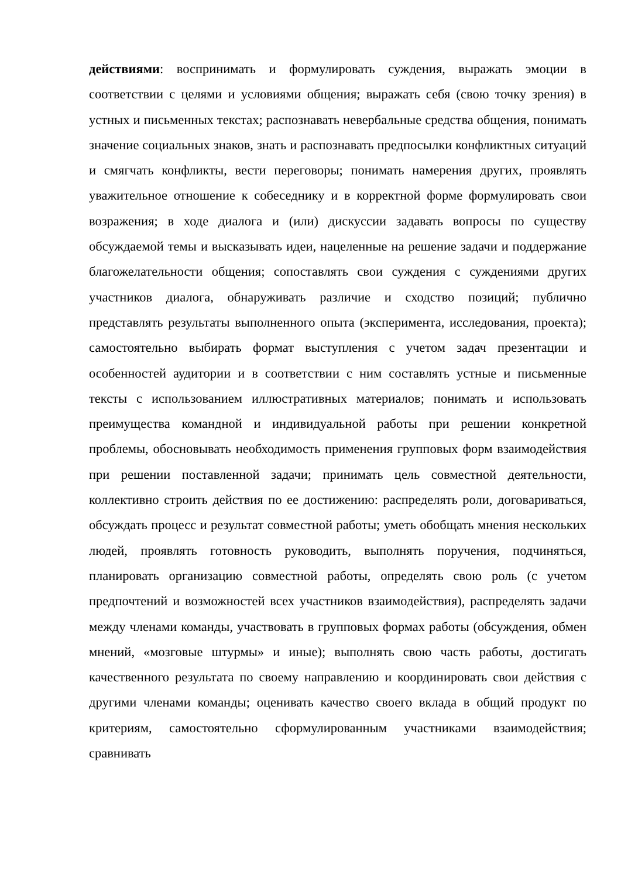действиями: воспринимать и формулировать суждения, выражать эмоции в соответствии с целями и условиями общения; выражать себя (свою точку зрения) в устных и письменных текстах; распознавать невербальные средства общения, понимать значение социальных знаков, знать и распознавать предпосылки конфликтных ситуаций и смягчать конфликты, вести переговоры; понимать намерения других, проявлять уважительное отношение к собеседнику и в корректной форме формулировать свои возражения; в ходе диалога и (или) дискуссии задавать вопросы по существу обсуждаемой темы и высказывать идеи, нацеленные на решение задачи и поддержание благожелательности общения; сопоставлять свои суждения с суждениями других участников диалога, обнаруживать различие и сходство позиций; публично представлять результаты выполненного опыта (эксперимента, исследования, проекта); самостоятельно выбирать формат выступления с учетом задач презентации и особенностей аудитории и в соответствии с ним составлять устные и письменные тексты с использованием иллюстративных материалов; понимать и использовать преимущества командной и индивидуальной работы при решении конкретной проблемы, обосновывать необходимость применения групповых форм взаимодействия при решении поставленной задачи; принимать цель совместной деятельности, коллективно строить действия по ее достижению: распределять роли, договариваться, обсуждать процесс и результат совместной работы; уметь обобщать мнения нескольких людей, проявлять готовность руководить, выполнять поручения, подчиняться, планировать организацию совместной работы, определять свою роль (с учетом предпочтений и возможностей всех участников взаимодействия), распределять задачи между членами команды, участвовать в групповых формах работы (обсуждения, обмен мнений, «мозговые штурмы» и иные); выполнять свою часть работы, достигать качественного результата по своему направлению и координировать свои действия с другими членами команды; оценивать качество своего вклада в общий продукт по критериям, самостоятельно сформулированным участниками взаимодействия; сравнивать